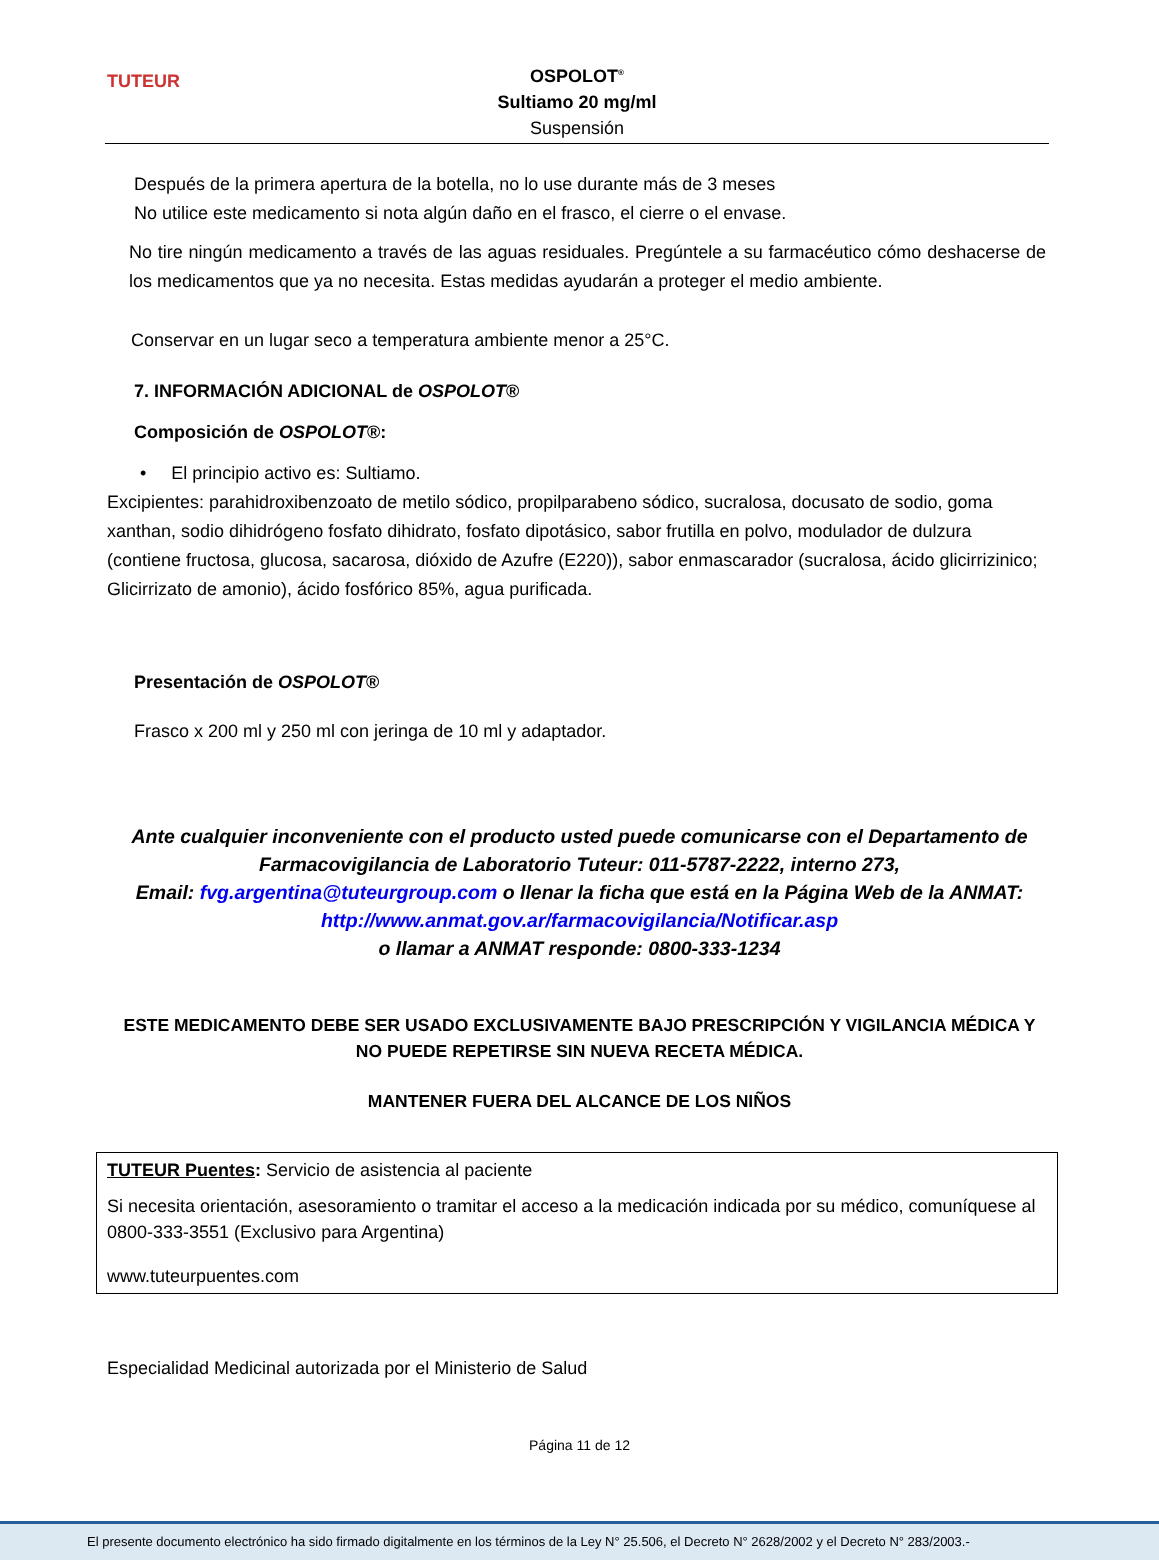TUTEUR
OSPOLOT<sup>®</sup>
Sultiamo 20 mg/ml
Suspensión
Después de la primera apertura de la botella, no lo use durante más de 3 meses
No utilice este medicamento si nota algún daño en el frasco, el cierre o el envase.
No tire ningún medicamento a través de las aguas residuales. Pregúntele a su farmacéutico cómo deshacerse de los medicamentos que ya no necesita. Estas medidas ayudarán a proteger el medio ambiente.
Conservar en un lugar seco a temperatura ambiente menor a 25°C.
7. INFORMACIÓN ADICIONAL de OSPOLOT®
Composición de OSPOLOT®:
• El principio activo es: Sultiamo.
Excipientes: parahidroxibenzoato de metilo sódico, propilparabeno sódico, sucralosa, docusato de sodio, goma xanthan, sodio dihidrógeno fosfato dihidrato, fosfato dipotásico, sabor frutilla en polvo, modulador de dulzura (contiene fructosa, glucosa, sacarosa, dióxido de Azufre (E220)), sabor enmascarador (sucralosa, ácido glicirrizinico; Glicirrizato de amonio), ácido fosfórico 85%, agua purificada.
Presentación de OSPOLOT®
Frasco x 200 ml y 250 ml con jeringa de 10 ml y adaptador.
Ante cualquier inconveniente con el producto usted puede comunicarse con el Departamento de Farmacovigilancia de Laboratorio Tuteur: 011-5787-2222, interno 273,
Email: fvg.argentina@tuteurgroup.com o llenar la ficha que está en la Página Web de la ANMAT:
http://www.anmat.gov.ar/farmacovigilancia/Notificar.asp
o llamar a ANMAT responde: 0800-333-1234
ESTE MEDICAMENTO DEBE SER USADO EXCLUSIVAMENTE BAJO PRESCRIPCIÓN Y VIGILANCIA MÉDICA Y NO PUEDE REPETIRSE SIN NUEVA RECETA MÉDICA.
MANTENER FUERA DEL ALCANCE DE LOS NIÑOS
TUTEUR Puentes: Servicio de asistencia al paciente
Si necesita orientación, asesoramiento o tramitar el acceso a la medicación indicada por su médico, comuníquese al 0800-333-3551 (Exclusivo para Argentina)
www.tuteurpuentes.com
Especialidad Medicinal autorizada por el Ministerio de Salud
Página 11 de 12
El presente documento electrónico ha sido firmado digitalmente en los términos de la Ley N° 25.506, el Decreto N° 2628/2002 y el Decreto N° 283/2003.-